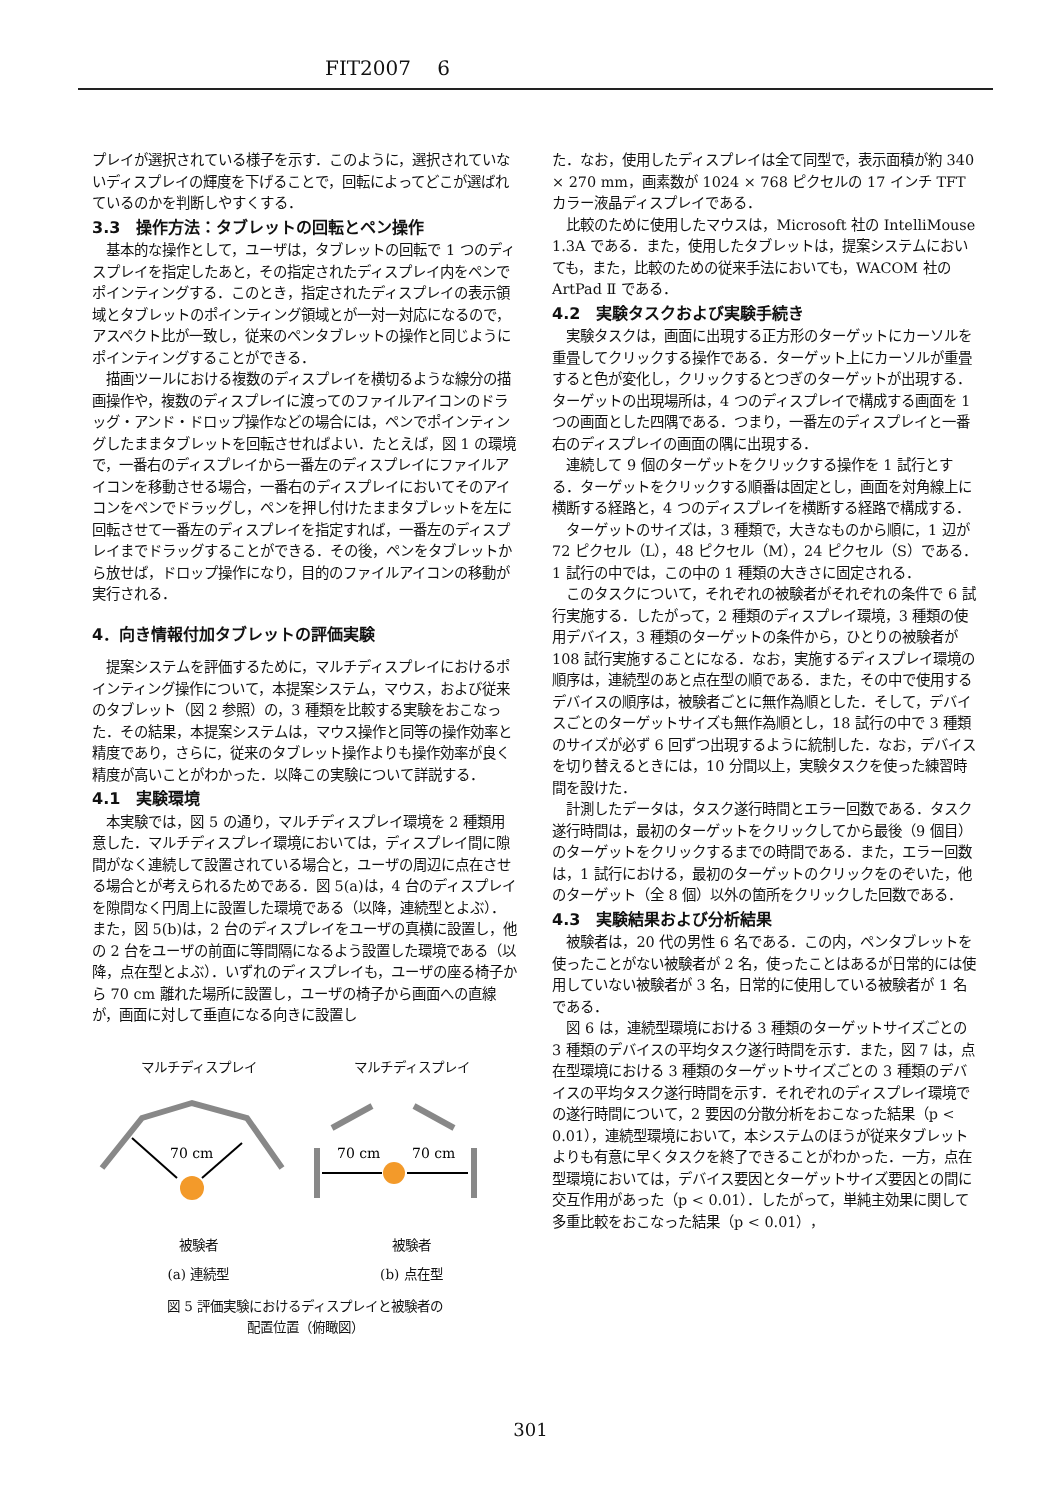FIT2007　 6
プレイが選択されている様子を示す．このように，選択されていないディスプレイの輝度を下げることで，回転によってどこが選ばれているのかを判断しやすくする．
3.3　操作方法：タブレットの回転とペン操作
基本的な操作として，ユーザは，タブレットの回転で 1 つのディスプレイを指定したあと，その指定されたディスプレイ内をペンでポインティングする．このとき，指定されたディスプレイの表示領域とタブレットのポインティング領域とが一対一対応になるので，アスペクト比が一致し，従来のペンタブレットの操作と同じようにポインティングすることができる．
描画ツールにおける複数のディスプレイを横切るような線分の描画操作や，複数のディスプレイに渡ってのファイルアイコンのドラッグ・アンド・ドロップ操作などの場合には，ペンでポインティングしたままタブレットを回転させればよい．たとえば，図 1 の環境で，一番右のディスプレイから一番左のディスプレイにファイルアイコンを移動させる場合，一番右のディスプレイにおいてそのアイコンをペンでドラッグし，ペンを押し付けたままタブレットを左に回転させて一番左のディスプレイを指定すれば，一番左のディスプレイまでドラッグすることができる．その後，ペンをタブレットから放せば，ドロップ操作になり，目的のファイルアイコンの移動が実行される．
4．向き情報付加タブレットの評価実験
提案システムを評価するために，マルチディスプレイにおけるポインティング操作について，本提案システム，マウス，および従来のタブレット（図 2 参照）の，3 種類を比較する実験をおこなった．その結果，本提案システムは，マウス操作と同等の操作効率と精度であり，さらに，従来のタブレット操作よりも操作効率が良く精度が高いことがわかった．以降この実験について詳説する．
4.1　実験環境
本実験では，図 5 の通り，マルチディスプレイ環境を 2 種類用意した．マルチディスプレイ環境においては，ディスプレイ間に隙間がなく連続して設置されている場合と，ユーザの周辺に点在させる場合とが考えられるためである．図 5(a)は，4 台のディスプレイを隙間なく円周上に設置した環境である（以降，連続型とよぶ）．また，図 5(b)は，2 台のディスプレイをユーザの真横に設置し，他の 2 台をユーザの前面に等間隔になるよう設置した環境である（以降，点在型とよぶ）．いずれのディスプレイも，ユーザの座る椅子から 70 cm 離れた場所に設置し，ユーザの椅子から画面への直線が，画面に対して垂直になる向きに設置し
マルチディスプレイ マルチディスプレイ
70 cm
70 cm
70 cm
被験者 被験者
(a) 連続型 (b) 点在型
図 5 評価実験におけるディスプレイと被験者の
配置位置（俯瞰図）
た．なお，使用したディスプレイは全て同型で，表示面積が約 340 × 270 mm，画素数が 1024 × 768 ピクセルの 17 インチ TFT カラー液晶ディスプレイである．
比較のために使用したマウスは，Microsoft 社の IntelliMouse 1.3A である．また，使用したタブレットは，提案システムにおいても，また，比較のための従来手法においても，WACOM 社の ArtPad Ⅱ である．
4.2　実験タスクおよび実験手続き
実験タスクは，画面に出現する正方形のターゲットにカーソルを重畳してクリックする操作である．ターゲット上にカーソルが重畳すると色が変化し，クリックするとつぎのターゲットが出現する．ターゲットの出現場所は，4 つのディスプレイで構成する画面を 1 つの画面とした四隅である．つまり，一番左のディスプレイと一番右のディスプレイの画面の隅に出現する．
連続して 9 個のターゲットをクリックする操作を 1 試行とする．ターゲットをクリックする順番は固定とし，画面を対角線上に横断する経路と，4 つのディスプレイを横断する経路で構成する．
ターゲットのサイズは，3 種類で，大きなものから順に，1 辺が 72 ピクセル（L），48 ピクセル（M），24 ピクセル（S）である．1 試行の中では，この中の 1 種類の大きさに固定される．
このタスクについて，それぞれの被験者がそれぞれの条件で 6 試行実施する．したがって，2 種類のディスプレイ環境，3 種類の使用デバイス，3 種類のターゲットの条件から，ひとりの被験者が 108 試行実施することになる．なお，実施するディスプレイ環境の順序は，連続型のあと点在型の順である．また，その中で使用するデバイスの順序は，被験者ごとに無作為順とした．そして，デバイスごとのターゲットサイズも無作為順とし，18 試行の中で 3 種類のサイズが必ず 6 回ずつ出現するように統制した．なお，デバイスを切り替えるときには，10 分間以上，実験タスクを使った練習時間を設けた．
計測したデータは，タスク遂行時間とエラー回数である．タスク遂行時間は，最初のターゲットをクリックしてから最後（9 個目）のターゲットをクリックするまでの時間である．また，エラー回数は，1 試行における，最初のターゲットのクリックをのぞいた，他のターゲット（全 8 個）以外の箇所をクリックした回数である．
4.3　実験結果および分析結果
被験者は，20 代の男性 6 名である．この内，ペンタブレットを使ったことがない被験者が 2 名，使ったことはあるが日常的には使用していない被験者が 3 名，日常的に使用している被験者が 1 名である．
図 6 は，連続型環境における 3 種類のターゲットサイズごとの 3 種類のデバイスの平均タスク遂行時間を示す．また，図 7 は，点在型環境における 3 種類のターゲットサイズごとの 3 種類のデバイスの平均タスク遂行時間を示す．それぞれのディスプレイ環境での遂行時間について，2 要因の分散分析をおこなった結果（p < 0.01），連続型環境において，本システムのほうが従来タブレットよりも有意に早くタスクを終了できることがわかった．一方，点在型環境においては，デバイス要因とターゲットサイズ要因との間に交互作用があった（p < 0.01）．したがって，単純主効果に関して多重比較をおこなった結果（p < 0.01），
301